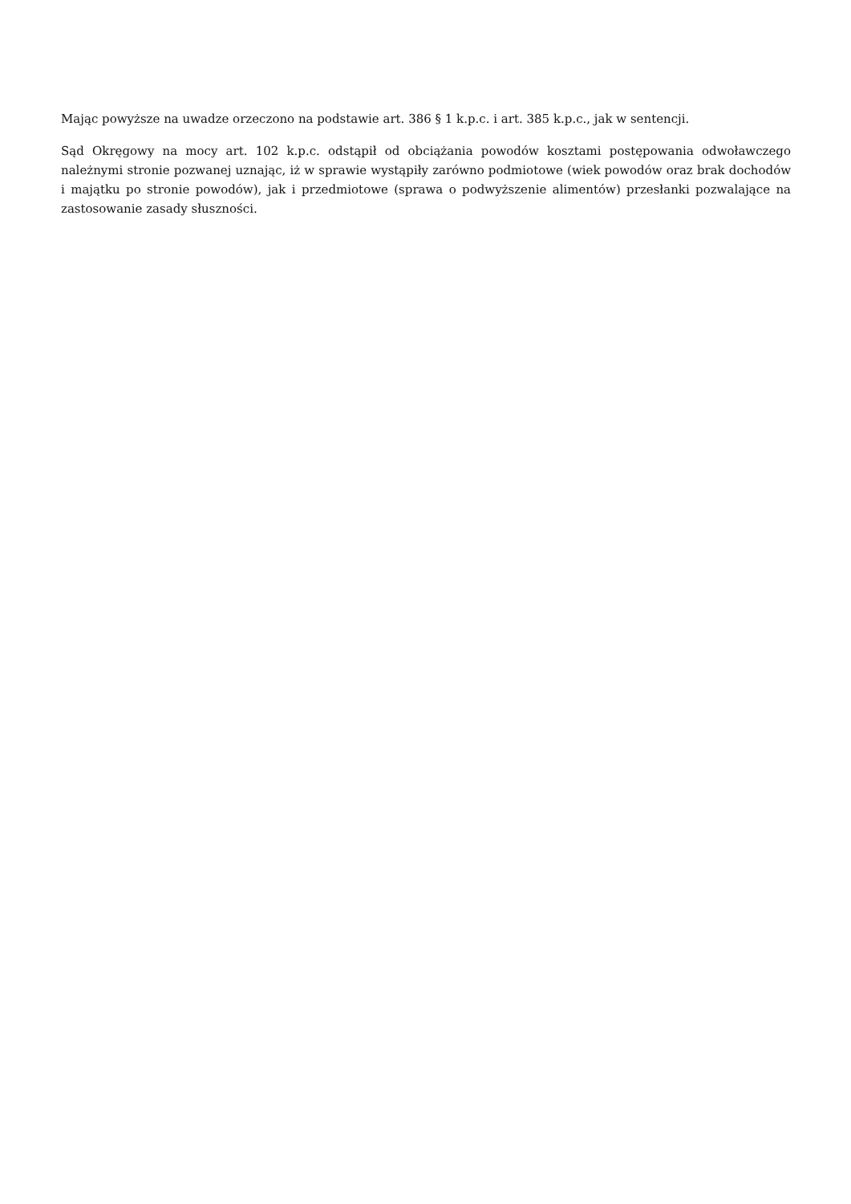Mając powyższe na uwadze orzeczono na podstawie art. 386 § 1 k.p.c. i art. 385 k.p.c., jak w sentencji.
Sąd Okręgowy na mocy art. 102 k.p.c. odstąpił od obciążania powodów kosztami postępowania odwoławczego należnymi stronie pozwanej uznając, iż w sprawie wystąpiły zarówno podmiotowe (wiek powodów oraz brak dochodów i majątku po stronie powodów), jak i przedmiotowe (sprawa o podwyższenie alimentów) przesłanki pozwalające na zastosowanie zasady słuszności.